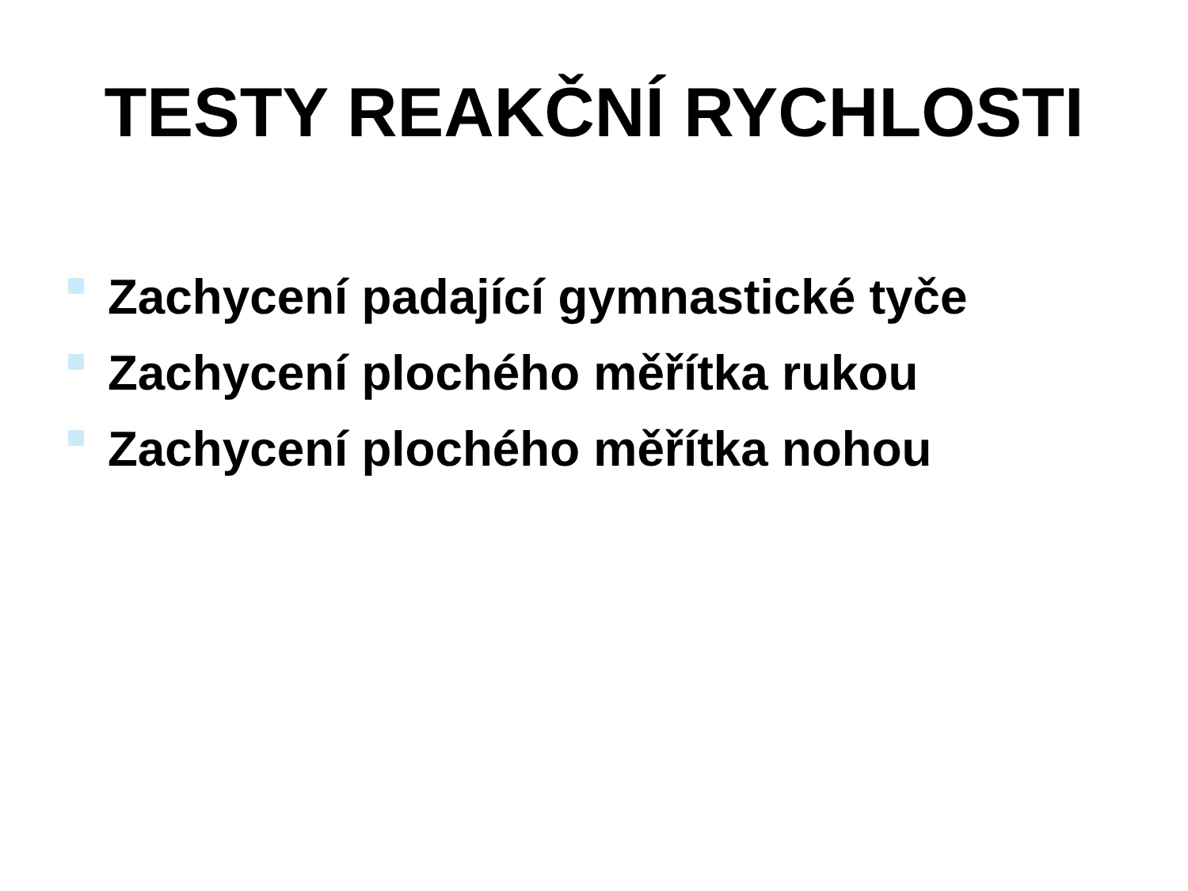TESTY REAKČNÍ RYCHLOSTI
Zachycení padající gymnastické tyče
Zachycení plochého měřítka rukou
Zachycení plochého měřítka nohou